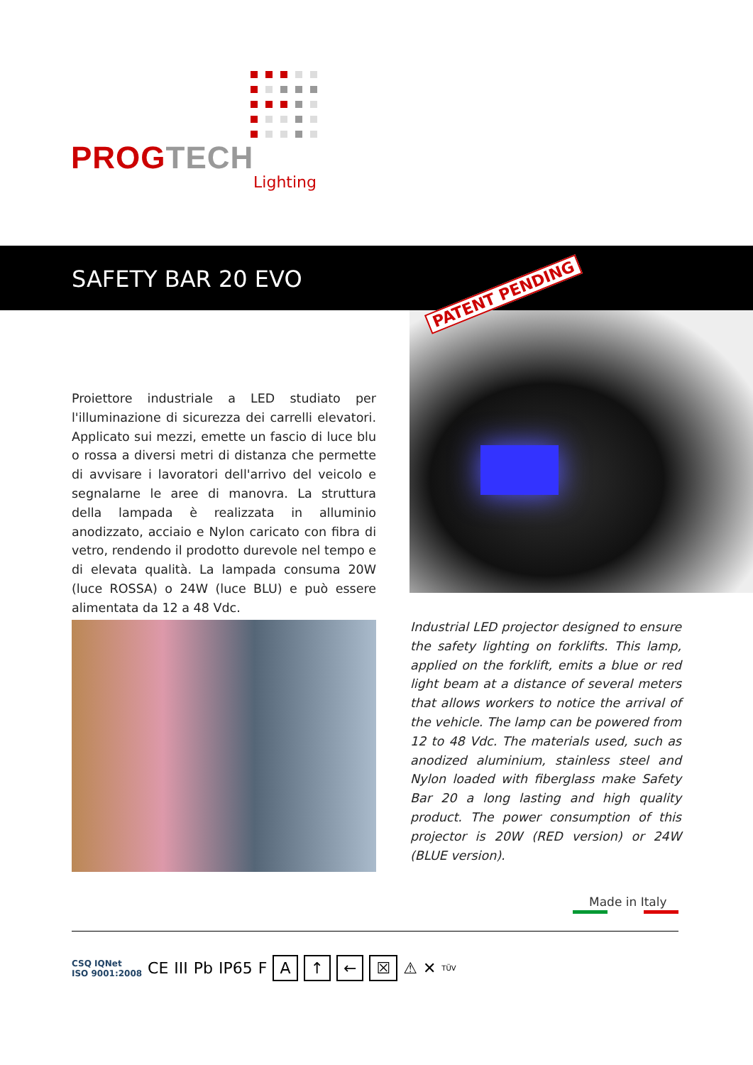PROG TECH
Lighting
SAFETY BAR 20 EVO
PATENT PENDING
Proiettore industriale a LED studiato per l'illuminazione di sicurezza dei carrelli elevatori. Applicato sui mezzi, emette un fascio di luce blu o rossa a diversi metri di distanza che permette di avvisare i lavoratori dell'arrivo del veicolo e segnalarne le aree di manovra. La struttura della lampada è realizzata in alluminio anodizzato, acciaio e Nylon caricato con fibra di vetro, rendendo il prodotto durevole nel tempo e di elevata qualità. La lampada consuma 20W (luce ROSSA) o 24W (luce BLU) e può essere alimentata da 12 a 48 Vdc.
Industrial LED projector designed to ensure the safety lighting on forklifts. This lamp, applied on the forklift, emits a blue or red light beam at a distance of several meters that allows workers to notice the arrival of the vehicle. The lamp can be powered from 12 to 48 Vdc. The materials used, such as anodized aluminium, stainless steel and Nylon loaded with fiberglass make Safety Bar 20 a long lasting and high quality product. The power consumption of this projector is 20W (RED version) or 24W (BLUE version).
Made in Italy
CSQ IQNet
ISO 9001:2008
CE III Pb IP65 F
A ↑ ← ☒
⚠ ✕
TÜV